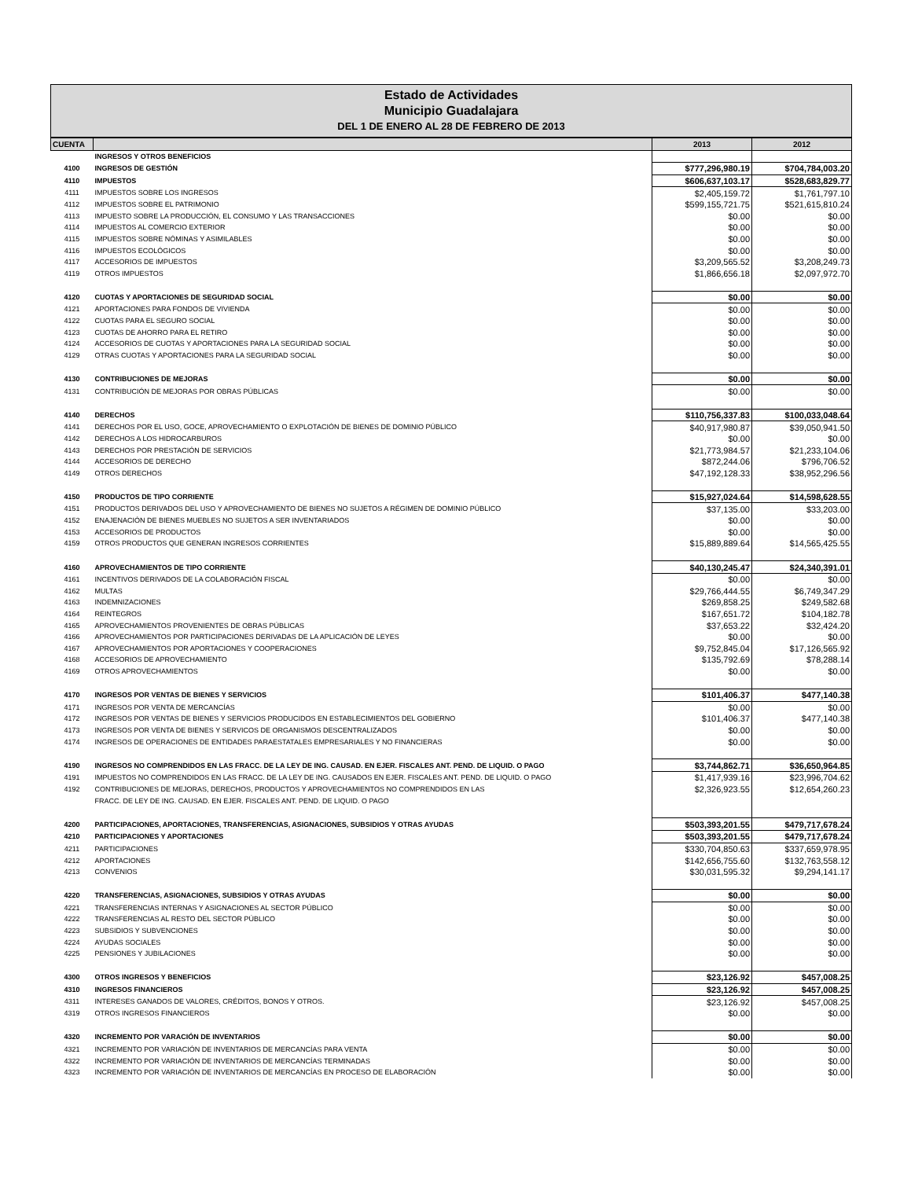Estado de Actividades
Municipio Guadalajara
DEL 1 DE ENERO AL 28 DE FEBRERO DE 2013
| CUENTA | | 2013 | 2012 |
| --- | --- | --- | --- |
| | INGRESOS Y OTROS BENEFICIOS | | |
| 4100 | INGRESOS DE GESTIÓN | $777,296,980.19 | $704,784,003.20 |
| 4110 | IMPUESTOS | $606,637,103.17 | $528,683,829.77 |
| 4111 | IMPUESTOS SOBRE LOS INGRESOS | $2,405,159.72 | $1,761,797.10 |
| 4112 | IMPUESTOS SOBRE EL PATRIMONIO | $599,155,721.75 | $521,615,810.24 |
| 4113 | IMPUESTO SOBRE LA PRODUCCIÓN, EL CONSUMO Y LAS TRANSACCIONES | $0.00 | $0.00 |
| 4114 | IMPUESTOS AL COMERCIO EXTERIOR | $0.00 | $0.00 |
| 4115 | IMPUESTOS SOBRE NÓMINAS Y ASIMILABLES | $0.00 | $0.00 |
| 4116 | IMPUESTOS ECOLÓGICOS | $0.00 | $0.00 |
| 4117 | ACCESORIOS DE IMPUESTOS | $3,209,565.52 | $3,208,249.73 |
| 4119 | OTROS IMPUESTOS | $1,866,656.18 | $2,097,972.70 |
| 4120 | CUOTAS Y APORTACIONES DE SEGURIDAD SOCIAL | $0.00 | $0.00 |
| 4121 | APORTACIONES PARA FONDOS DE VIVIENDA | $0.00 | $0.00 |
| 4122 | CUOTAS PARA EL SEGURO SOCIAL | $0.00 | $0.00 |
| 4123 | CUOTAS DE AHORRO PARA EL RETIRO | $0.00 | $0.00 |
| 4124 | ACCESORIOS DE CUOTAS Y APORTACIONES PARA LA SEGURIDAD SOCIAL | $0.00 | $0.00 |
| 4129 | OTRAS CUOTAS Y APORTACIONES PARA LA SEGURIDAD SOCIAL | $0.00 | $0.00 |
| 4130 | CONTRIBUCIONES DE MEJORAS | $0.00 | $0.00 |
| 4131 | CONTRIBUCIÓN DE MEJORAS POR OBRAS PÚBLICAS | $0.00 | $0.00 |
| 4140 | DERECHOS | $110,756,337.83 | $100,033,048.64 |
| 4141 | DERECHOS POR EL USO, GOCE, APROVECHAMIENTO O EXPLOTACIÓN DE BIENES DE DOMINIO PÚBLICO | $40,917,980.87 | $39,050,941.50 |
| 4142 | DERECHOS A LOS HIDROCARBUROS | $0.00 | $0.00 |
| 4143 | DERECHOS POR PRESTACIÓN DE SERVICIOS | $21,773,984.57 | $21,233,104.06 |
| 4144 | ACCESORIOS DE DERECHO | $872,244.06 | $796,706.52 |
| 4149 | OTROS DERECHOS | $47,192,128.33 | $38,952,296.56 |
| 4150 | PRODUCTOS DE TIPO CORRIENTE | $15,927,024.64 | $14,598,628.55 |
| 4151 | PRODUCTOS DERIVADOS DEL USO Y APROVECHAMIENTO DE BIENES NO SUJETOS A RÉGIMEN DE DOMINIO PÚBLICO | $37,135.00 | $33,203.00 |
| 4152 | ENAJENACIÓN DE BIENES MUEBLES NO SUJETOS A SER INVENTARIADOS | $0.00 | $0.00 |
| 4153 | ACCESORIOS DE PRODUCTOS | $0.00 | $0.00 |
| 4159 | OTROS PRODUCTOS QUE GENERAN INGRESOS CORRIENTES | $15,889,889.64 | $14,565,425.55 |
| 4160 | APROVECHAMIENTOS DE TIPO CORRIENTE | $40,130,245.47 | $24,340,391.01 |
| 4161 | INCENTIVOS DERIVADOS DE LA COLABORACIÓN FISCAL | $0.00 | $0.00 |
| 4162 | MULTAS | $29,766,444.55 | $6,749,347.29 |
| 4163 | INDEMNIZACIONES | $269,858.25 | $249,582.68 |
| 4164 | REINTEGROS | $167,651.72 | $104,182.78 |
| 4165 | APROVECHAMIENTOS PROVENIENTES DE OBRAS PÚBLICAS | $37,653.22 | $32,424.20 |
| 4166 | APROVECHAMIENTOS POR PARTICIPACIONES DERIVADAS DE LA APLICACIÓN DE LEYES | $0.00 | $0.00 |
| 4167 | APROVECHAMIENTOS POR APORTACIONES Y COOPERACIONES | $9,752,845.04 | $17,126,565.92 |
| 4168 | ACCESORIOS DE APROVECHAMIENTO | $135,792.69 | $78,288.14 |
| 4169 | OTROS APROVECHAMIENTOS | $0.00 | $0.00 |
| 4170 | INGRESOS POR VENTAS DE BIENES Y SERVICIOS | $101,406.37 | $477,140.38 |
| 4171 | INGRESOS POR VENTA DE MERCANCÍAS | $0.00 | $0.00 |
| 4172 | INGRESOS POR VENTAS DE BIENES Y SERVICIOS PRODUCIDOS EN ESTABLECIMIENTOS DEL GOBIERNO | $101,406.37 | $477,140.38 |
| 4173 | INGRESOS POR VENTA DE BIENES Y SERVICOS DE ORGANISMOS DESCENTRALIZADOS | $0.00 | $0.00 |
| 4174 | INGRESOS DE OPERACIONES DE ENTIDADES PARAESTATALES EMPRESARIALES Y NO FINANCIERAS | $0.00 | $0.00 |
| 4190 | INGRESOS NO COMPRENDIDOS EN LAS FRACC. DE LA LEY DE ING. CAUSAD. EN EJER. FISCALES ANT. PEND. DE LIQUID. O PAGO | $3,744,862.71 | $36,650,964.85 |
| 4191 | IMPUESTOS NO COMPRENDIDOS EN LAS FRACC. DE LA LEY DE ING. CAUSADOS EN EJER. FISCALES ANT. PEND. DE LIQUID. O PAGO | $1,417,939.16 | $23,996,704.62 |
| 4192 | CONTRIBUCIONES DE MEJORAS, DERECHOS, PRODUCTOS Y APROVECHAMIENTOS NO COMPRENDIDOS EN LAS | $2,326,923.55 | $12,654,260.23 |
| | FRACC. DE LEY DE ING. CAUSAD. EN EJER. FISCALES ANT. PEND. DE LIQUID. O PAGO | | |
| 4200 | PARTICIPACIONES, APORTACIONES, TRANSFERENCIAS, ASIGNACIONES, SUBSIDIOS Y OTRAS AYUDAS | $503,393,201.55 | $479,717,678.24 |
| 4210 | PARTICIPACIONES Y APORTACIONES | $503,393,201.55 | $479,717,678.24 |
| 4211 | PARTICIPACIONES | $330,704,850.63 | $337,659,978.95 |
| 4212 | APORTACIONES | $142,656,755.60 | $132,763,558.12 |
| 4213 | CONVENIOS | $30,031,595.32 | $9,294,141.17 |
| 4220 | TRANSFERENCIAS, ASIGNACIONES, SUBSIDIOS Y OTRAS AYUDAS | $0.00 | $0.00 |
| 4221 | TRANSFERENCIAS INTERNAS Y ASIGNACIONES AL SECTOR PÚBLICO | $0.00 | $0.00 |
| 4222 | TRANSFERENCIAS AL RESTO DEL SECTOR PÚBLICO | $0.00 | $0.00 |
| 4223 | SUBSIDIOS Y SUBVENCIONES | $0.00 | $0.00 |
| 4224 | AYUDAS SOCIALES | $0.00 | $0.00 |
| 4225 | PENSIONES Y JUBILACIONES | $0.00 | $0.00 |
| 4300 | OTROS INGRESOS Y BENEFICIOS | $23,126.92 | $457,008.25 |
| 4310 | INGRESOS FINANCIEROS | $23,126.92 | $457,008.25 |
| 4311 | INTERESES GANADOS DE VALORES, CRÉDITOS, BONOS Y OTROS. | $23,126.92 | $457,008.25 |
| 4319 | OTROS INGRESOS FINANCIEROS | $0.00 | $0.00 |
| 4320 | INCREMENTO POR VARACIÓN DE INVENTARIOS | $0.00 | $0.00 |
| 4321 | INCREMENTO POR VARIACIÓN DE INVENTARIOS DE MERCANCÍAS PARA VENTA | $0.00 | $0.00 |
| 4322 | INCREMENTO POR VARIACIÓN DE INVENTARIOS DE MERCANCÍAS TERMINADAS | $0.00 | $0.00 |
| 4323 | INCREMENTO POR VARIACIÓN DE INVENTARIOS DE MERCANCÍAS EN PROCESO DE ELABORACIÓN | $0.00 | $0.00 |